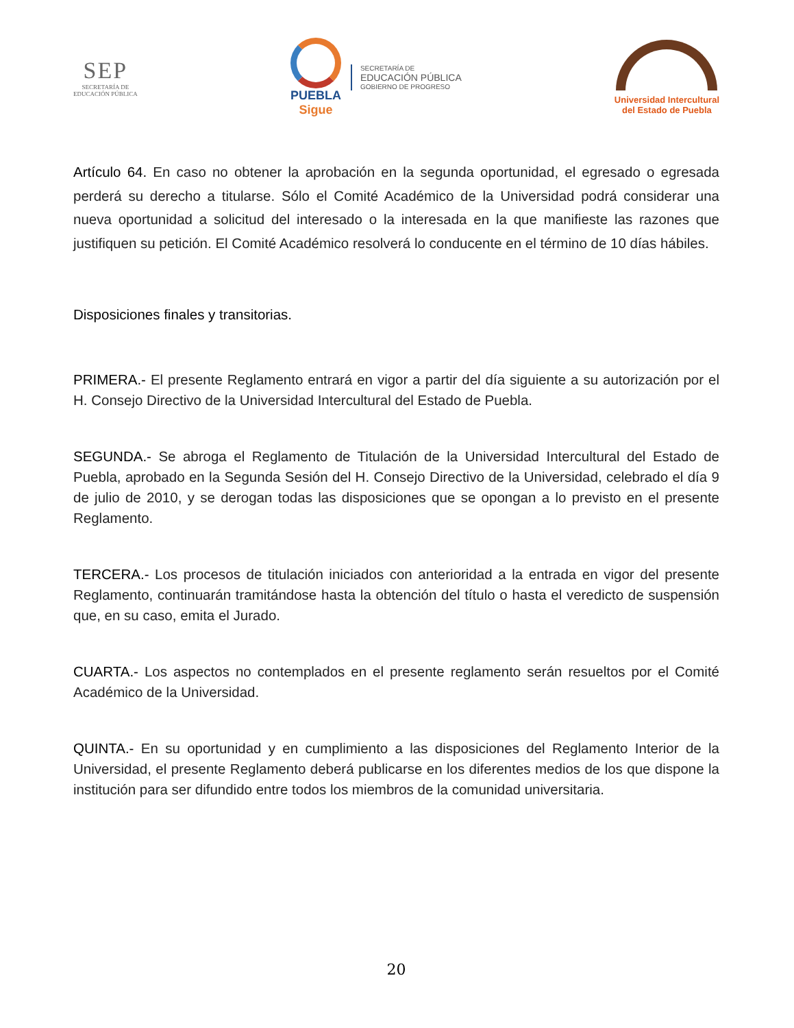SEP
SECRETARÍA DE
EDUCACIÓN PÚBLICA
PUEBLA
Sigue
SECRETARÍA DE
EDUCACIÓN PÚBLICA
GOBIERNO DE PROGRESO
Universidad Intercultural
del Estado de Puebla
Artículo 64. En caso no obtener la aprobación en la segunda oportunidad, el egresado o egresada perderá su derecho a titularse. Sólo el Comité Académico de la Universidad podrá considerar una nueva oportunidad a solicitud del interesado o la interesada en la que manifieste las razones que justifiquen su petición. El Comité Académico resolverá lo conducente en el término de 10 días hábiles.
Disposiciones finales y transitorias.
PRIMERA.- El presente Reglamento entrará en vigor a partir del día siguiente a su autorización por el H. Consejo Directivo de la Universidad Intercultural del Estado de Puebla.
SEGUNDA.- Se abroga el Reglamento de Titulación de la Universidad Intercultural del Estado de Puebla, aprobado en la Segunda Sesión del H. Consejo Directivo de la Universidad, celebrado el día 9 de julio de 2010, y se derogan todas las disposiciones que se opongan a lo previsto en el presente Reglamento.
TERCERA.- Los procesos de titulación iniciados con anterioridad a la entrada en vigor del presente Reglamento, continuarán tramitándose hasta la obtención del título o hasta el veredicto de suspensión que, en su caso, emita el Jurado.
CUARTA.- Los aspectos no contemplados en el presente reglamento serán resueltos por el Comité Académico de la Universidad.
QUINTA.- En su oportunidad y en cumplimiento a las disposiciones del Reglamento Interior de la Universidad, el presente Reglamento deberá publicarse en los diferentes medios de los que dispone la institución para ser difundido entre todos los miembros de la comunidad universitaria.
20